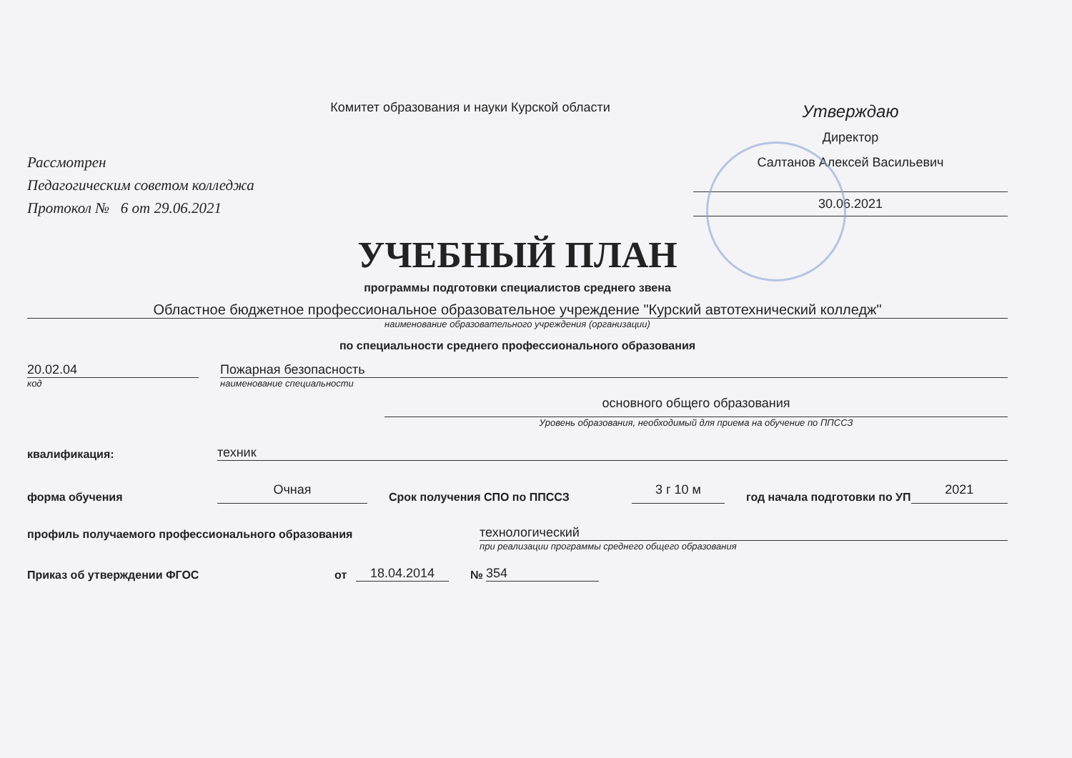Комитет образования и науки Курской области
Рассмотрен
Педагогическим советом колледжа
Протокол № 6 от 29.06.2021
Утверждаю
Директор
Салтанов Алексей Васильевич
30.06.2021
УЧЕБНЫЙ ПЛАН
программы подготовки специалистов среднего звена
Областное бюджетное профессиональное образовательное учреждение "Курский автотехнический колледж"
наименование образовательного учреждения (организации)
по специальности среднего профессионального образования
20.02.04
Пожарная безопасность
код наименование специальности
основного общего образования
Уровень образования, необходимый для приема на обучение по ППССЗ
квалификация:
техник
форма обучения
Очная
Срок получения СПО по ППССЗ
3 г 10 м
год начала подготовки по УП
2021
профиль получаемого профессионального образования
технологический
при реализации программы среднего общего образования
Приказ об утверждении ФГОС
от
18.04.2014
№
354